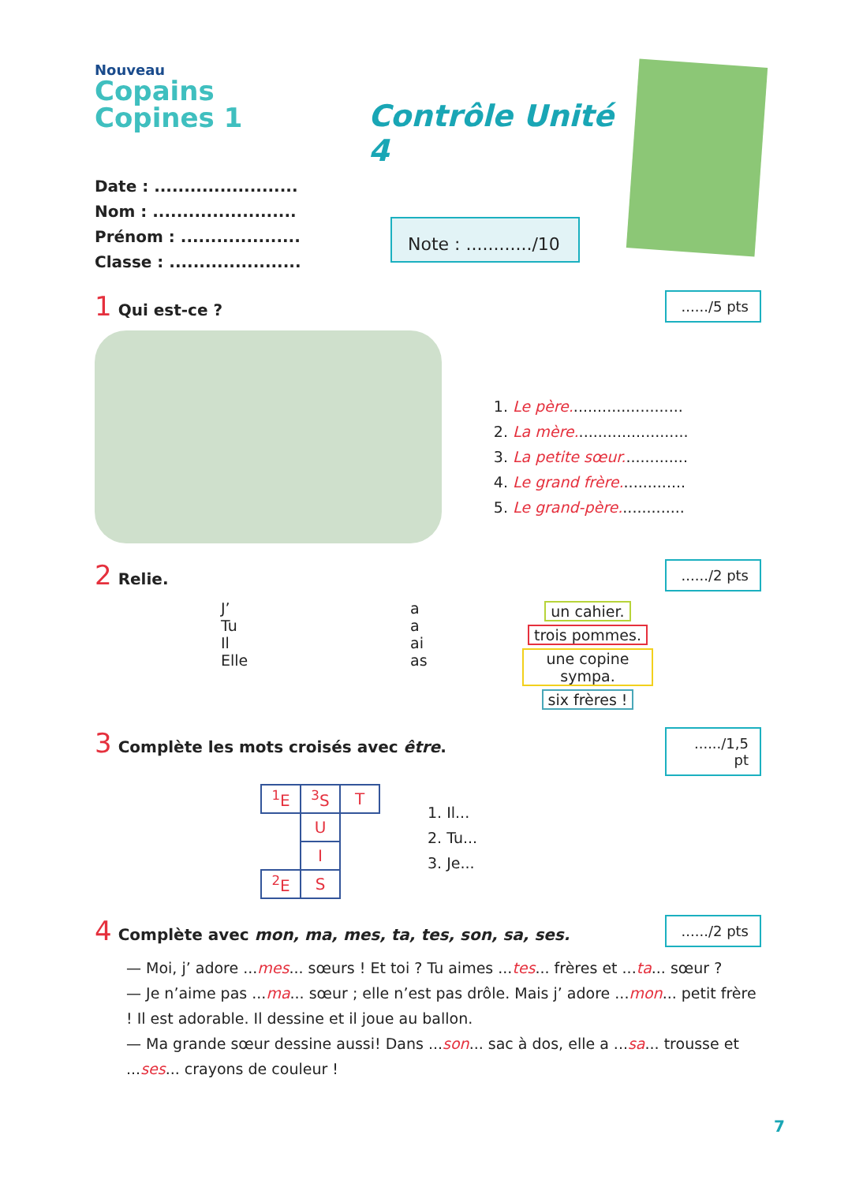Nouveau
Copains Copines 1
Contrôle Unité 4
Date : ........................
Nom : ........................
Prénom : ....................
Classe : ......................
Note : ............/10
1 Qui est-ce ?....../5 pts
1. Le père........................
2. La mère........................
3. La petite sœur..............
4. Le grand frère..............
5. Le grand-père..............
2 Relie......./2 pts
J’
Tu
Il
Elle
a
a
ai
as
un cahier.
trois pommes.
une copine sympa.
six frères !
3 Complète les mots croisés avec être......./1,5 pt
| <sup>1</sup> E | <sup>3</sup> S | T |
| | U | |
| | I | |
| <sup>2</sup> E | S | |
1. Il...
2. Tu...
3. Je...
4 Complète avec mon, ma, mes, ta, tes, son, sa, ses......./2 pts
— Moi, j’ adore ...mes... sœurs ! Et toi ? Tu aimes ...tes... frères et ...ta... sœur ?
— Je n’aime pas ...ma... sœur ; elle n’est pas drôle. Mais j’ adore ...mon... petit frère ! Il est adorable. Il dessine et il joue au ballon.
— Ma grande sœur dessine aussi! Dans ...son... sac à dos, elle a ...sa... trousse et ...ses... crayons de couleur !
7